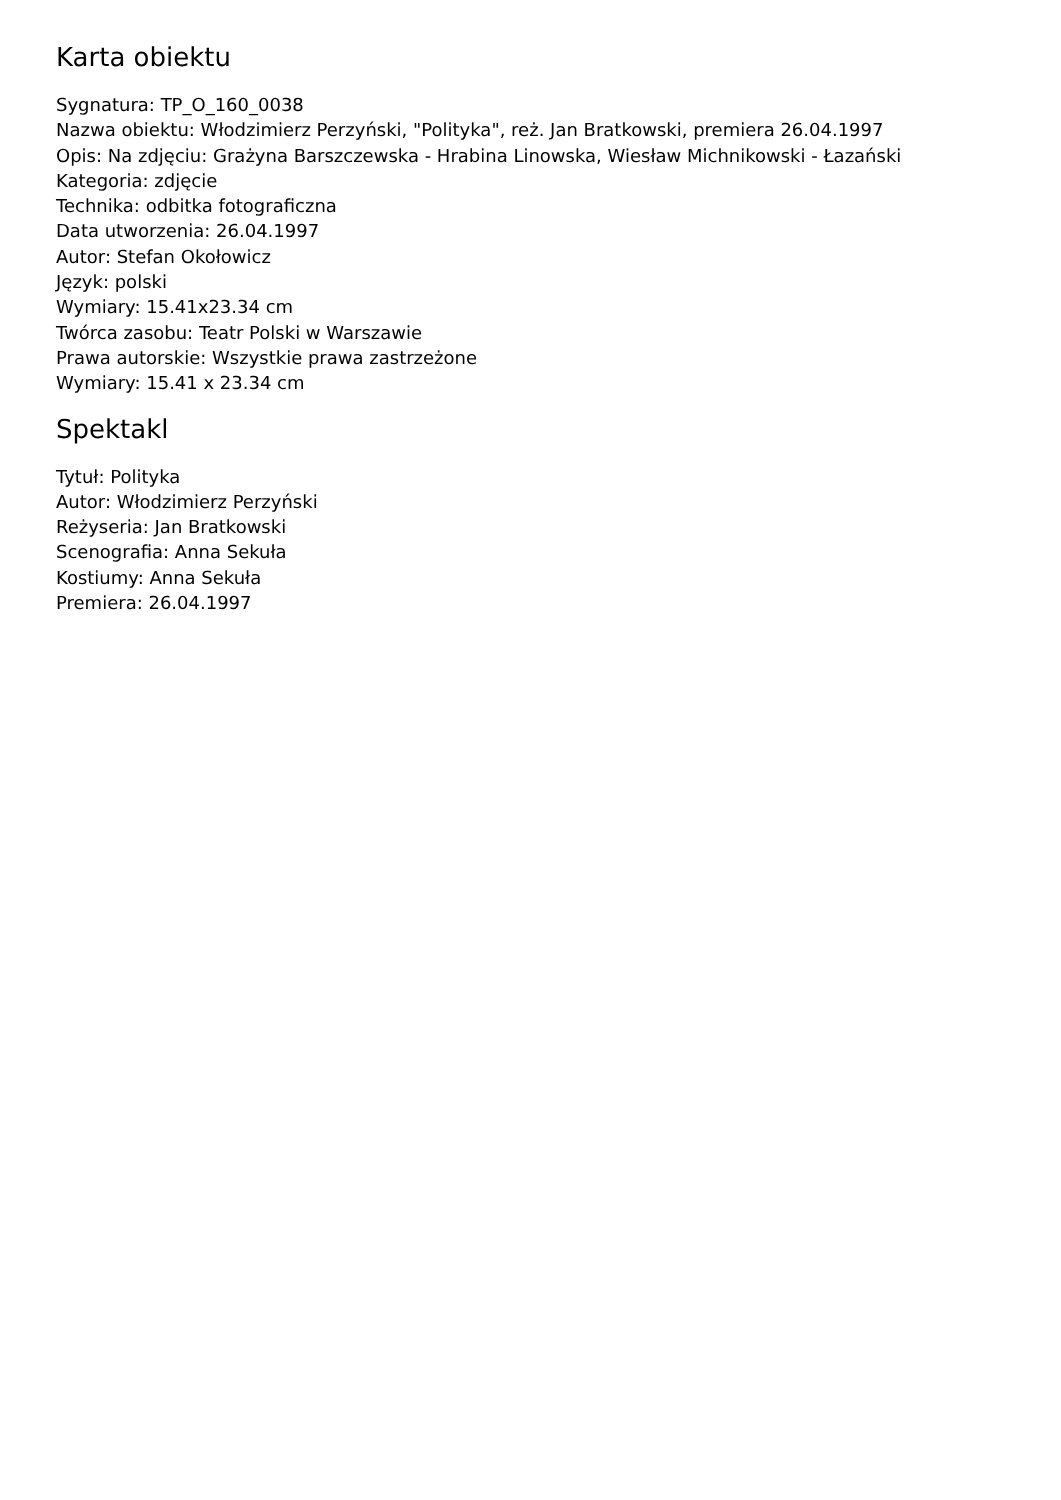Karta obiektu
Sygnatura: TP_O_160_0038
Nazwa obiektu: Włodzimierz Perzyński, "Polityka", reż. Jan Bratkowski, premiera 26.04.1997
Opis: Na zdjęciu: Grażyna Barszczewska - Hrabina Linowska, Wiesław Michnikowski - Łazański
Kategoria: zdjęcie
Technika: odbitka fotograficzna
Data utworzenia: 26.04.1997
Autor: Stefan Okołowicz
Język: polski
Wymiary: 15.41x23.34 cm
Twórca zasobu: Teatr Polski w Warszawie
Prawa autorskie: Wszystkie prawa zastrzeżone
Wymiary: 15.41 x 23.34 cm
Spektakl
Tytuł: Polityka
Autor: Włodzimierz Perzyński
Reżyseria: Jan Bratkowski
Scenografia: Anna Sekuła
Kostiumy: Anna Sekuła
Premiera: 26.04.1997